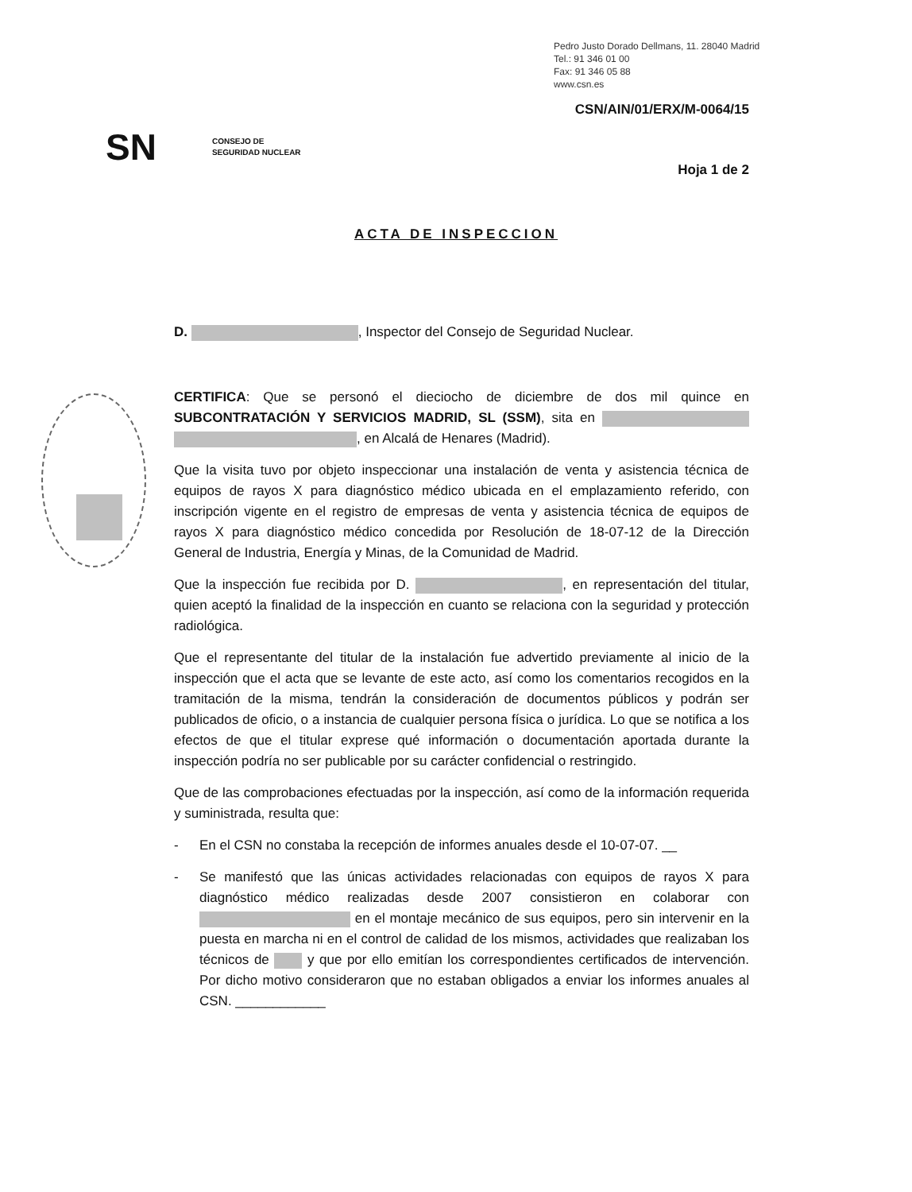Pedro Justo Dorado Dellmans, 11. 28040 Madrid
Tel.: 91 346 01 00
Fax: 91 346 05 88
www.csn.es
CSN/AIN/01/ERX/M-0064/15
SN CONSEJO DE
SEGURIDAD NUCLEAR
Hoja 1 de 2
ACTA DE INSPECCION
D. , Inspector del Consejo de Seguridad Nuclear.
CERTIFICA: Que se personó el dieciocho de diciembre de dos mil quince en SUBCONTRATACIÓN Y SERVICIOS MADRID, SL (SSM), sita en , en Alcalá de Henares (Madrid).
Que la visita tuvo por objeto inspeccionar una instalación de venta y asistencia técnica de equipos de rayos X para diagnóstico médico ubicada en el emplazamiento referido, con inscripción vigente en el registro de empresas de venta y asistencia técnica de equipos de rayos X para diagnóstico médico concedida por Resolución de 18-07-12 de la Dirección General de Industria, Energía y Minas, de la Comunidad de Madrid.
Que la inspección fue recibida por D. , en representación del titular, quien aceptó la finalidad de la inspección en cuanto se relaciona con la seguridad y protección radiológica.
Que el representante del titular de la instalación fue advertido previamente al inicio de la inspección que el acta que se levante de este acto, así como los comentarios recogidos en la tramitación de la misma, tendrán la consideración de documentos públicos y podrán ser publicados de oficio, o a instancia de cualquier persona física o jurídica. Lo que se notifica a los efectos de que el titular exprese qué información o documentación aportada durante la inspección podría no ser publicable por su carácter confidencial o restringido.
Que de las comprobaciones efectuadas por la inspección, así como de la información requerida y suministrada, resulta que:
- En el CSN no constaba la recepción de informes anuales desde el 10-07-07. __
- Se manifestó que las únicas actividades relacionadas con equipos de rayos X para diagnóstico médico realizadas desde 2007 consistieron en colaborar con en el montaje mecánico de sus equipos, pero sin intervenir en la puesta en marcha ni en el control de calidad de los mismos, actividades que realizaban los técnicos de y que por ello emitían los correspondientes certificados de intervención. Por dicho motivo consideraron que no estaban obligados a enviar los informes anuales al CSN. ____________